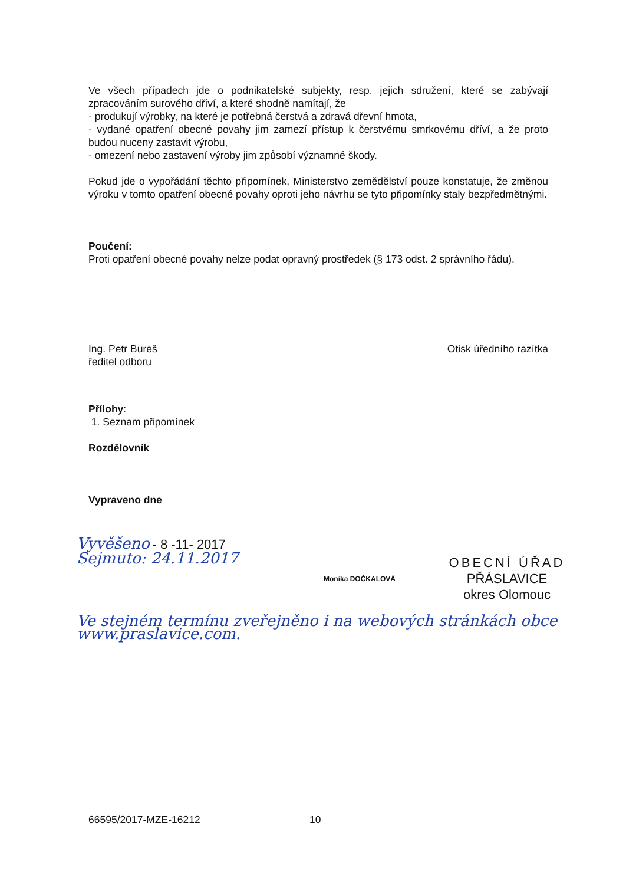Ve všech případech jde o podnikatelské subjekty, resp. jejich sdružení, které se zabývají zpracováním surového dříví, a které shodně namítají, že
- produkují výrobky, na které je potřebná čerstvá a zdravá dřevní hmota,
- vydané opatření obecné povahy jim zamezí přístup k čerstvému smrkovému dříví, a že proto budou nuceny zastavit výrobu,
- omezení nebo zastavení výroby jim způsobí významné škody.
Pokud jde o vypořádání těchto připomínek, Ministerstvo zemědělství pouze konstatuje, že změnou výroku v tomto opatření obecné povahy oproti jeho návrhu se tyto připomínky staly bezpředmětnými.
Poučení:
Proti opatření obecné povahy nelze podat opravný prostředek (§ 173 odst. 2 správního řádu).
Ing. Petr Bureš
ředitel odboru
Otisk úředního razítka
Přílohy:
1. Seznam připomínek
Rozdělovník
Vypraveno dne
Vyvěšeno - 8 -11- 2017
Sejmuto: 24.11.2017
Monika DOČKALOVÁ
OBECNÍ ÚŘAD
PŘÁSLAVICE
okres Olomouc
Ve stejném termínu zveřejněno i na webových stránkách obce www.praslavice.com.
66595/2017-MZE-16212 10